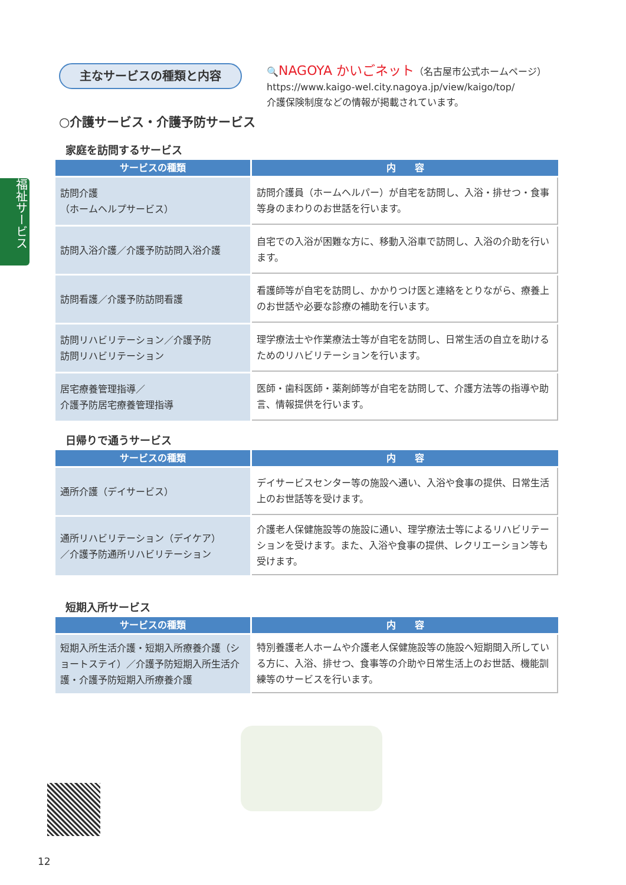福祉サービス
主なサービスの種類と内容
🔍NAGOYA かいごネット（名古屋市公式ホームページ）
https://www.kaigo-wel.city.nagoya.jp/view/kaigo/top/
介護保険制度などの情報が掲載されています。
○介護サービス・介護予防サービス
家庭を訪問するサービス
| サービスの種類 | 内 容 |
| --- | --- |
| 訪問介護 （ホームヘルプサービス） | 訪問介護員（ホームヘルパー）が自宅を訪問し、入浴・排せつ・食事等身のまわりのお世話を行います。 |
| 訪問入浴介護／介護予防訪問入浴介護 | 自宅での入浴が困難な方に、移動入浴車で訪問し、入浴の介助を行います。 |
| 訪問看護／介護予防訪問看護 | 看護師等が自宅を訪問し、かかりつけ医と連絡をとりながら、療養上のお世話や必要な診療の補助を行います。 |
| 訪問リハビリテーション／介護予防 訪問リハビリテーション | 理学療法士や作業療法士等が自宅を訪問し、日常生活の自立を助けるためのリハビリテーションを行います。 |
| 居宅療養管理指導／ 介護予防居宅療養管理指導 | 医師・歯科医師・薬剤師等が自宅を訪問して、介護方法等の指導や助言、情報提供を行います。 |
日帰りで通うサービス
| サービスの種類 | 内 容 |
| --- | --- |
| 通所介護（デイサービス） | デイサービスセンター等の施設へ通い、入浴や食事の提供、日常生活上のお世話等を受けます。 |
| 通所リハビリテーション（デイケア） ／介護予防通所リハビリテーション | 介護老人保健施設等の施設に通い、理学療法士等によるリハビリテーションを受けます。また、入浴や食事の提供、レクリエーション等も受けます。 |
短期入所サービス
| サービスの種類 | 内 容 |
| --- | --- |
| 短期入所生活介護・短期入所療養介護（ショートステイ）／介護予防短期入所生活介護・介護予防短期入所療養介護 | 特別養護老人ホームや介護老人保健施設等の施設へ短期間入所している方に、入浴、排せつ、食事等の介助や日常生活上のお世話、機能訓練等のサービスを行います。 |
12